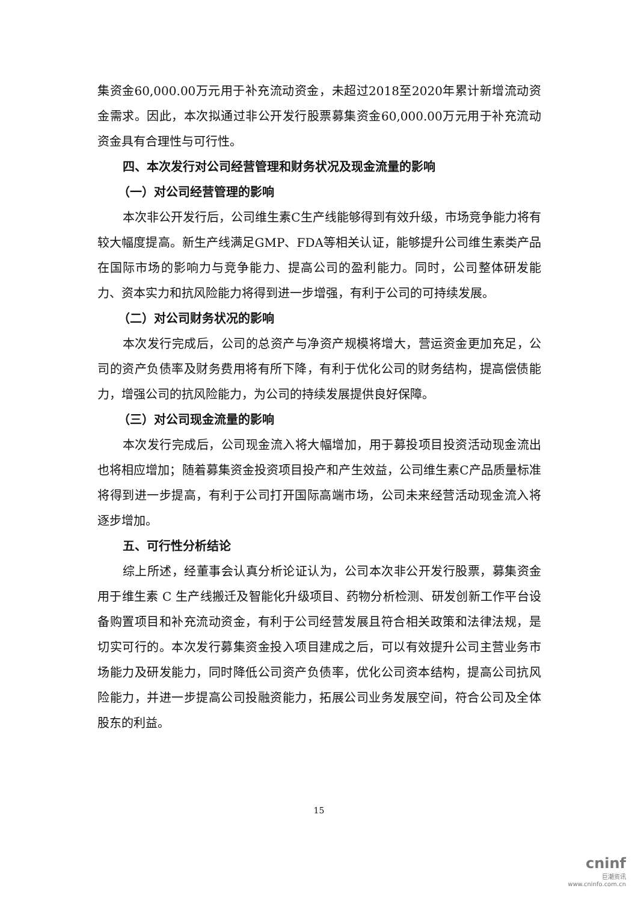集资金60,000.00万元用于补充流动资金，未超过2018至2020年累计新增流动资金需求。因此，本次拟通过非公开发行股票募集资金60,000.00万元用于补充流动资金具有合理性与可行性。
四、本次发行对公司经营管理和财务状况及现金流量的影响
（一）对公司经营管理的影响
本次非公开发行后，公司维生素C生产线能够得到有效升级，市场竞争能力将有较大幅度提高。新生产线满足GMP、FDA等相关认证，能够提升公司维生素类产品在国际市场的影响力与竞争能力、提高公司的盈利能力。同时，公司整体研发能力、资本实力和抗风险能力将得到进一步增强，有利于公司的可持续发展。
（二）对公司财务状况的影响
本次发行完成后，公司的总资产与净资产规模将增大，营运资金更加充足，公司的资产负债率及财务费用将有所下降，有利于优化公司的财务结构，提高偿债能力，增强公司的抗风险能力，为公司的持续发展提供良好保障。
（三）对公司现金流量的影响
本次发行完成后，公司现金流入将大幅增加，用于募投项目投资活动现金流出也将相应增加；随着募集资金投资项目投产和产生效益，公司维生素C产品质量标准将得到进一步提高，有利于公司打开国际高端市场，公司未来经营活动现金流入将逐步增加。
五、可行性分析结论
综上所述，经董事会认真分析论证认为，公司本次非公开发行股票，募集资金用于维生素 C 生产线搬迁及智能化升级项目、药物分析检测、研发创新工作平台设备购置项目和补充流动资金，有利于公司经营发展且符合相关政策和法律法规，是切实可行的。本次发行募集资金投入项目建成之后，可以有效提升公司主营业务市场能力及研发能力，同时降低公司资产负债率，优化公司资本结构，提高公司抗风险能力，并进一步提高公司投融资能力，拓展公司业务发展空间，符合公司及全体股东的利益。
15
cninf
巨潮资讯
www.cninfo.com.cn